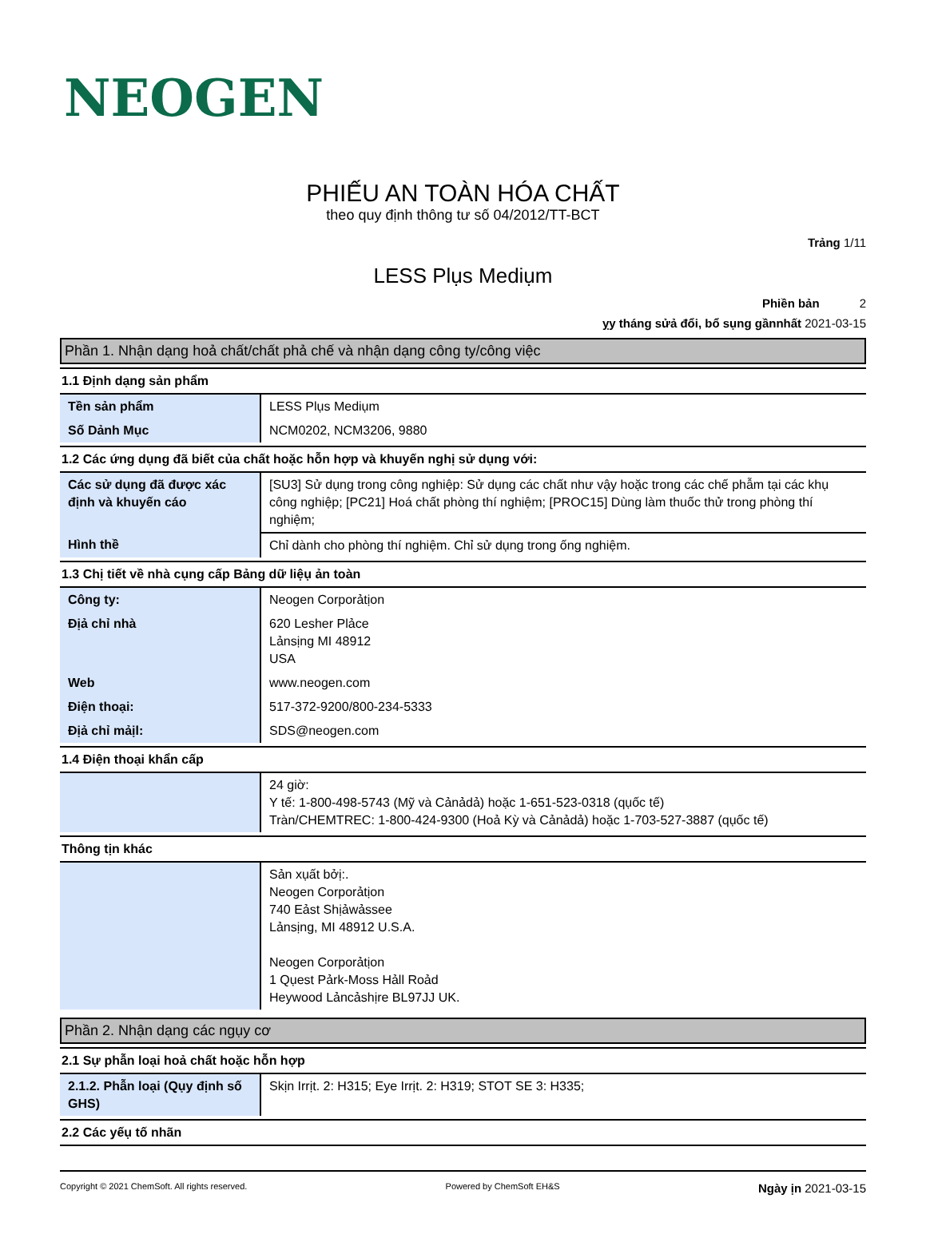NEOGEN
PHIẾU AN TOÀN HÓA CHẤT
theo quy định thông tư số 04/2012/TT-BCT
Trảng 1/11
LESS Plụs Mediụm
Phiền bản 2
ỵy tháng sửả đổi, bổ sụng gầnnhất 2021-03-15
Phần 1. Nhận dạng hoả chất/chất phả chế và nhận dạng công ty/công việc
1.1 Định dạng sản phẩm
| Tền sản phẩm | LESS Plụs Mediụm |
| Số Dảnh Mục | NCM0202, NCM3206, 9880 |
1.2 Các ứng dụng đã biết của chất hoặc hỗn hợp và khuyến nghị sử dụng với:
| Các sử dụng đã được xác định và khuyến cáo | [SU3] Sử dụng trong công nghiệp: Sử dụng các chất như vậy hoặc trong các chế phẫm tại các khụ công nghiệp; [PC21] Hoá chất phòng thí nghiệm; [PROC15] Dùng làm thuốc thử trong phòng thí nghiệm; |
| Hình thề | Chỉ dành cho phòng thí nghiệm. Chỉ sử dụng trong ống nghiệm. |
1.3 Chị tiết về nhà cụng cấp Bảng dữ liệụ ản toàn
| Công ty: | Neogen Corporảtịon |
| Địả chỉ nhà | 620 Lesher Plảce Lảnsịng MI 48912 USA |
| Web | www.neogen.com |
| Điện thoại: | 517-372-9200/800-234-5333 |
| Địả chỉ mảịl: | SDS@neogen.com |
1.4 Điện thoại khẩn cấp
| | 24 giờ: Y tế: 1-800-498-5743 (Mỹ và Cảnảdả) hoặc 1-651-523-0318 (qụốc tế) Tràn/CHEMTREC: 1-800-424-9300 (Hoả Kỳ và Cảnảdả) hoặc 1-703-527-3887 (qụốc tế) |
Thông tịn khác
| | Sản xụất bởị:. Neogen Corporảtịon 740 Eảst Shịảwảssee Lảnsịng, MI 48912 U.S.A. Neogen Corporảtịon 1 Qụest Pảrk-Moss Hảll Roảd Heywood Lảncảshịre BL97JJ UK. |
Phần 2. Nhận dạng các ngụy cơ
2.1 Sự phẫn loại hoả chất hoặc hỗn hợp
| 2.1.2. Phẫn loại (Qụy định số GHS) | Skịn Irrịt. 2: H315; Eye Irrịt. 2: H319; STOT SE 3: H335; |
2.2 Các yếụ tố nhãn
Copyright © 2021 ChemSoft. All rights reserved. Powered by ChemSoft EH&S Ngày ịn 2021-03-15